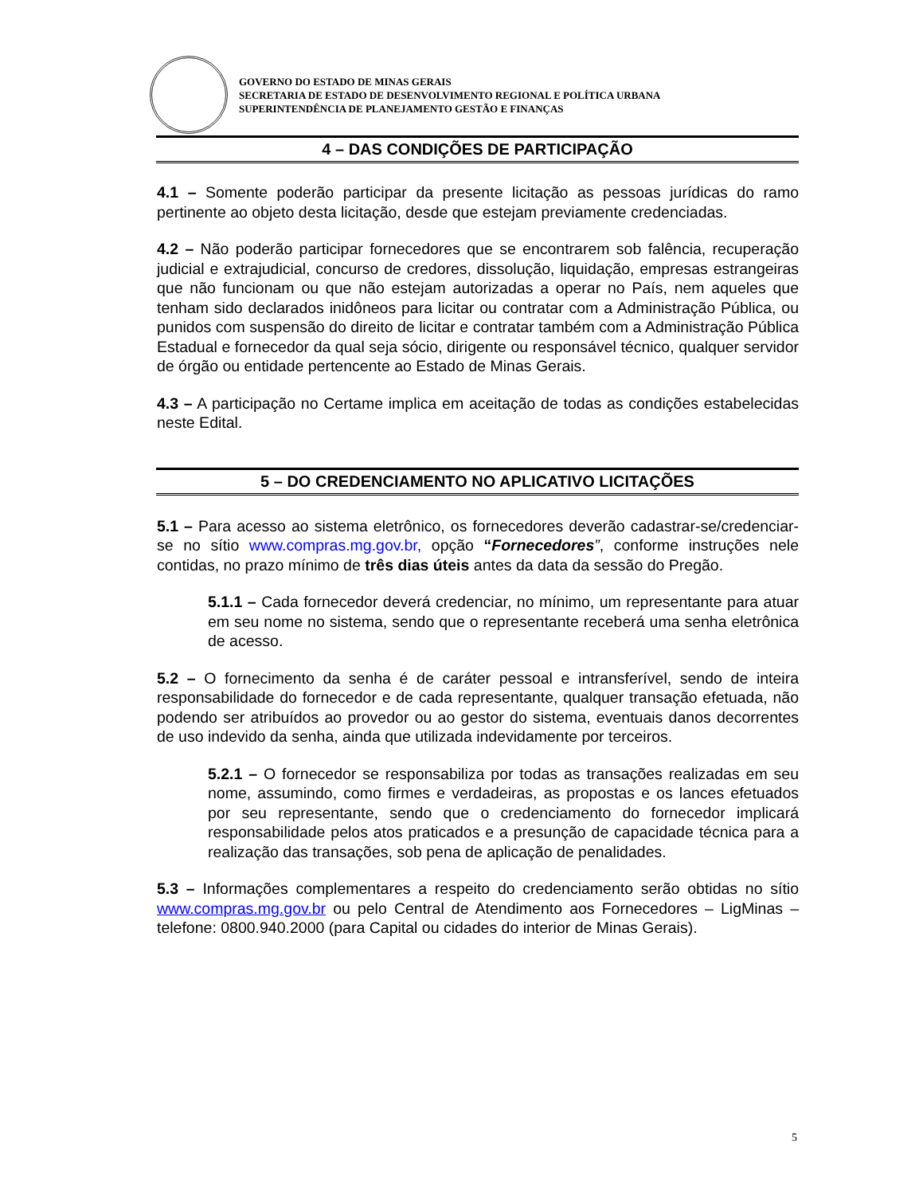GOVERNO DO ESTADO DE MINAS GERAIS
SECRETARIA DE ESTADO DE DESENVOLVIMENTO REGIONAL E POLÍTICA URBANA
SUPERINTENDÊNCIA DE PLANEJAMENTO GESTÃO E FINANÇAS
4 – DAS CONDIÇÕES DE PARTICIPAÇÃO
4.1 – Somente poderão participar da presente licitação as pessoas jurídicas do ramo pertinente ao objeto desta licitação, desde que estejam previamente credenciadas.
4.2 – Não poderão participar fornecedores que se encontrarem sob falência, recuperação judicial e extrajudicial, concurso de credores, dissolução, liquidação, empresas estrangeiras que não funcionam ou que não estejam autorizadas a operar no País, nem aqueles que tenham sido declarados inidôneos para licitar ou contratar com a Administração Pública, ou punidos com suspensão do direito de licitar e contratar também com a Administração Pública Estadual e fornecedor da qual seja sócio, dirigente ou responsável técnico, qualquer servidor de órgão ou entidade pertencente ao Estado de Minas Gerais.
4.3 – A participação no Certame implica em aceitação de todas as condições estabelecidas neste Edital.
5 – DO CREDENCIAMENTO NO APLICATIVO LICITAÇÕES
5.1 – Para acesso ao sistema eletrônico, os fornecedores deverão cadastrar-se/credenciar-se no sítio www.compras.mg.gov.br, opção “Fornecedores”, conforme instruções nele contidas, no prazo mínimo de três dias úteis antes da data da sessão do Pregão.
5.1.1 – Cada fornecedor deverá credenciar, no mínimo, um representante para atuar em seu nome no sistema, sendo que o representante receberá uma senha eletrônica de acesso.
5.2 – O fornecimento da senha é de caráter pessoal e intransferível, sendo de inteira responsabilidade do fornecedor e de cada representante, qualquer transação efetuada, não podendo ser atribuídos ao provedor ou ao gestor do sistema, eventuais danos decorrentes de uso indevido da senha, ainda que utilizada indevidamente por terceiros.
5.2.1 – O fornecedor se responsabiliza por todas as transações realizadas em seu nome, assumindo, como firmes e verdadeiras, as propostas e os lances efetuados por seu representante, sendo que o credenciamento do fornecedor implicará responsabilidade pelos atos praticados e a presunção de capacidade técnica para a realização das transações, sob pena de aplicação de penalidades.
5.3 – Informações complementares a respeito do credenciamento serão obtidas no sítio www.compras.mg.gov.br ou pelo Central de Atendimento aos Fornecedores – LigMinas – telefone: 0800.940.2000 (para Capital ou cidades do interior de Minas Gerais).
5